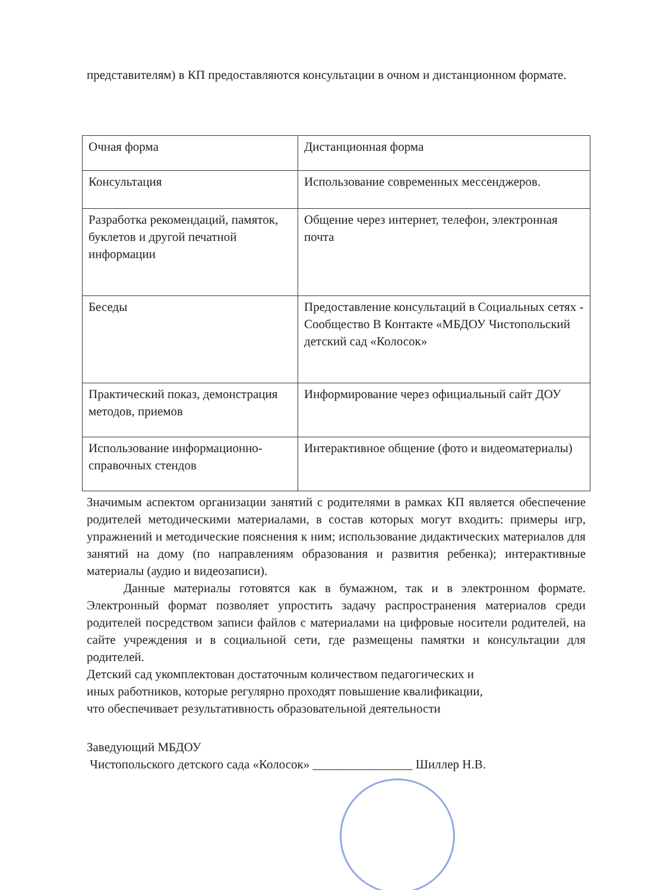представителям) в КП предоставляются консультации в очном и дистанционном формате.
| Очная форма | Дистанционная форма |
| Консультация | Использование современных мессенджеров. |
| Разработка рекомендаций, памяток, буклетов и другой печатной информации | Общение через интернет, телефон, электронная почта |
| Беседы | Предоставление консультаций в Социальных сетях - Сообщество В Контакте «МБДОУ Чистопольский детский сад «Колосок» |
| Практический показ, демонстрация методов, приемов | Информирование через официальный сайт ДОУ |
| Использование информационно-справочных стендов | Интерактивное общение (фото и видеоматериалы) |
Значимым аспектом организации занятий с родителями в рамках КП является обеспечение родителей методическими материалами, в состав которых могут входить: примеры игр, упражнений и методические пояснения к ним; использование дидактических материалов для занятий на дому (по направлениям образования и развития ребенка); интерактивные материалы (аудио и видеозаписи).
Данные материалы готовятся как в бумажном, так и в электронном формате. Электронный формат позволяет упростить задачу распространения материалов среди родителей посредством записи файлов с материалами на цифровые носители родителей, на сайте учреждения и в социальной сети, где размещены памятки и консультации для родителей.
Детский сад укомплектован достаточным количеством педагогических и
иных работников, которые регулярно проходят повышение квалификации,
что обеспечивает результативность образовательной деятельности
Заведующий МБДОУ
Чистопольского детского сада «Колосок» ________________ Шиллер Н.В.